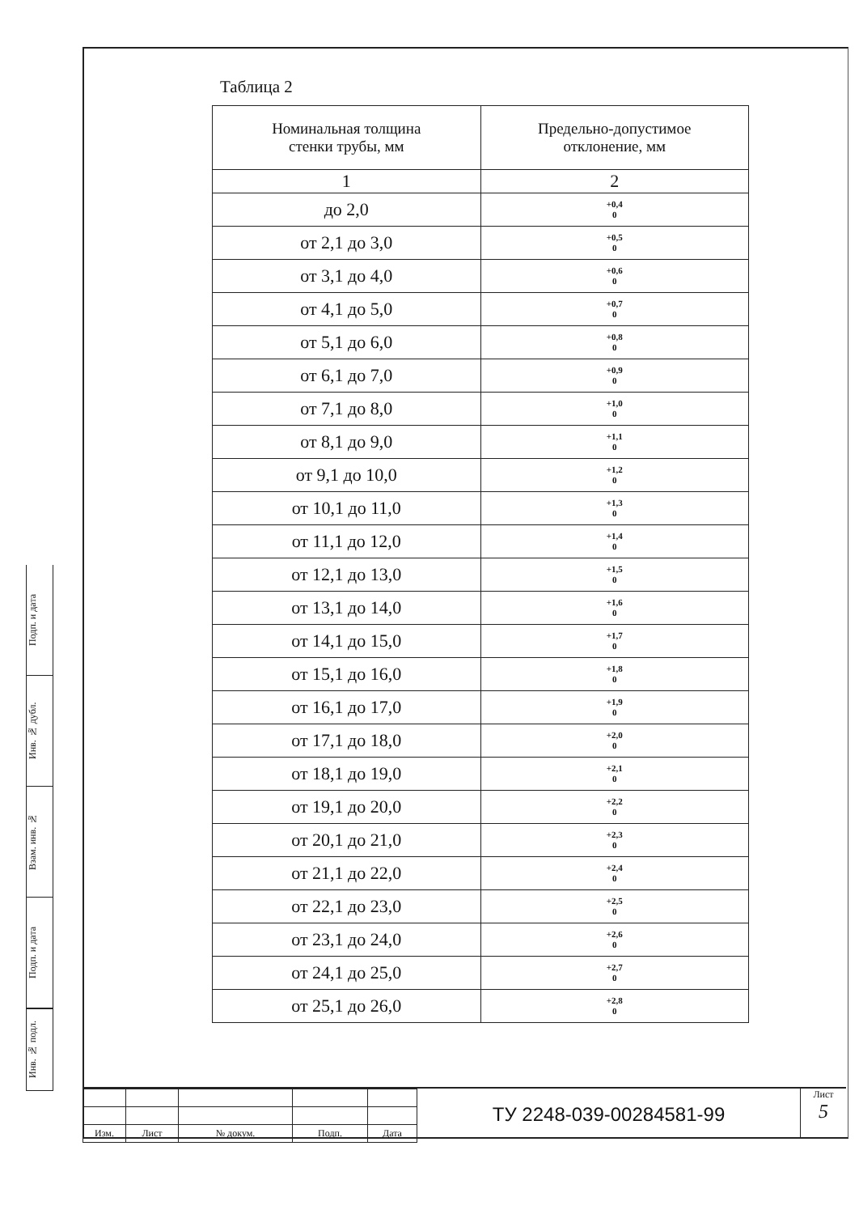Подп. и дата
Инв. № дубл.
Взам. инв. №
Подп. и дата
Инв. № подл.
Таблица 2
| Номинальная толщина стенки трубы, мм | Предельно-допустимое отклонение, мм |
| --- | --- |
| 1 | 2 |
| до 2,0 | +0,4 0 |
| от 2,1 до 3,0 | +0,5 0 |
| от 3,1 до 4,0 | +0,6 0 |
| от 4,1 до 5,0 | +0,7 0 |
| от 5,1 до 6,0 | +0,8 0 |
| от 6,1 до 7,0 | +0,9 0 |
| от 7,1 до 8,0 | +1,0 0 |
| от 8,1 до 9,0 | +1,1 0 |
| от 9,1 до 10,0 | +1,2 0 |
| от 10,1 до 11,0 | +1,3 0 |
| от 11,1 до 12,0 | +1,4 0 |
| от 12,1 до 13,0 | +1,5 0 |
| от 13,1 до 14,0 | +1,6 0 |
| от 14,1 до 15,0 | +1,7 0 |
| от 15,1 до 16,0 | +1,8 0 |
| от 16,1 до 17,0 | +1,9 0 |
| от 17,1 до 18,0 | +2,0 0 |
| от 18,1 до 19,0 | +2,1 0 |
| от 19,1 до 20,0 | +2,2 0 |
| от 20,1 до 21,0 | +2,3 0 |
| от 21,1 до 22,0 | +2,4 0 |
| от 22,1 до 23,0 | +2,5 0 |
| от 23,1 до 24,0 | +2,6 0 |
| от 24,1 до 25,0 | +2,7 0 |
| от 25,1 до 26,0 | +2,8 0 |
| Изм. | Лист | № докум. | Подп. | Дата |
ТУ 2248-039-00284581-99
Лист
5